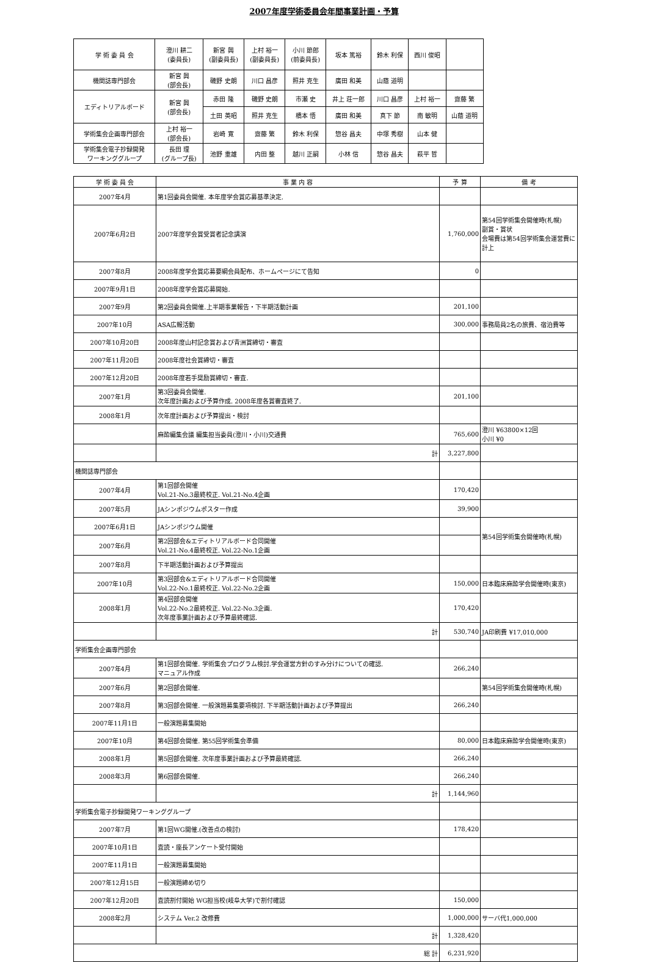2007年度学術委員会年間事業計画・予算
| 学 術 委 員 会 | 澄川 耕二 (委員長) | 新宮 興 (副委員長) | 上村 裕一 (副委員長) | 小川 節郎 (前委員長) | 坂本 篤裕 | 鈴木 利保 | 西川 俊昭 | |
| 機関誌専門部会 | 新宮 興 (部会長) | 磯野 史朗 | 川口 昌彦 | 照井 克生 | 廣田 和美 | 山蔭 道明 | | |
| エディトリアルボード | 新宮 興 (部会長) | 赤田 隆 | 磯野 史朗 | 市瀬 史 | 井上 荘一郎 | 川口 昌彦 | 上村 裕一 | 齋藤 繁 |
| | | 土田 英昭 | 照井 克生 | 橋本 悟 | 廣田 和美 | 真下 節 | 南 敏明 | 山蔭 道明 |
| 学術集会企画専門部会 | 上村 裕一 (部会長) | 岩崎 寛 | 齋藤 繁 | 鈴木 利保 | 惣谷 昌夫 | 中塚 秀樹 | 山本 健 | |
| 学術集会電子抄録開発 ワーキンググループ | 長田 理 (グループ長) | 池野 重雄 | 内田 整 | 越川 正嗣 | 小林 信 | 惣谷 昌夫 | 萩平 哲 | |
| 学 術 委 員 会 | 事 業 内 容 | 予 算 | 備 考 |
| --- | --- | --- | --- |
| 2007年4月 | 第1回委員会開催. 本年度学会賞応募基準決定. | | |
| 2007年6月2日 | 2007年度学会賞受賞者記念講演 | 1,760,000 | 第54回学術集会開催時(札幌) 副賞・賞状 会場費は第54回学術集会運営費に計上 |
| 2007年8月 | 2008年度学会賞応募要綱会員配布、ホームページにて告知 | 0 | |
| 2007年9月1日 | 2008年度学会賞応募開始. | | |
| 2007年9月 | 第2回委員会開催.上半期事業報告・下半期活動計画 | 201,100 | |
| 2007年10月 | ASA広報活動 | 300,000 | 事務局員2名の旅費、宿泊費等 |
| 2007年10月20日 | 2008年度山村記念賞および青洲賞締切・審査 | | |
| 2007年11月20日 | 2008年度社会賞締切・審査 | | |
| 2007年12月20日 | 2008年度若手奨励賞締切・審査. | | |
| 2007年1月 | 第3回委員会開催. 次年度計画および予算作成. 2008年度各賞審査終了. | 201,100 | |
| 2008年1月 | 次年度計画および予算提出・検討 | | |
| | 麻酔編集会議 編集担当委員(澄川・小川)交通費 | 765,600 | 澄川 ¥63800×12回 小川 ¥0 |
| | 計 | 3,227,800 | |
| 機関誌専門部会 | | | |
| 2007年4月 | 第1回部会開催 Vol.21-No.3最終校正. Vol.21-No.4企画 | 170,420 | |
| 2007年5月 | JAシンポジウムポスター作成 | 39,900 | |
| 2007年6月1日 | JAシンポジウム開催 | | 第54回学術集会開催時(札幌) |
| 2007年6月 | 第2回部会&エディトリアルボード合同開催 Vol.21-No.4最終校正. Vol.22-No.1企画 | | |
| 2007年8月 | 下半期活動計画および予算提出 | | |
| 2007年10月 | 第3回部会&エディトリアルボード合同開催 Vol.22-No.1最終校正. Vol.22-No.2企画 | 150,000 | 日本臨床麻酔学会開催時(東京) |
| 2008年1月 | 第4回部会開催 Vol.22-No.2最終校正. Vol.22-No.3企画. 次年度事業計画および予算最終確認. | 170,420 | |
| | 計 | 530,740 | JA印刷費 ¥17,010,000 |
| 学術集会企画専門部会 | | | |
| 2007年4月 | 第1回部会開催. 学術集会プログラム検討.学会運営方針のすみ分けについての確認. マニュアル作成 | 266,240 | |
| 2007年6月 | 第2回部会開催. | | 第54回学術集会開催時(札幌) |
| 2007年8月 | 第3回部会開催. 一般演題募集要項検討. 下半期活動計画および予算提出 | 266,240 | |
| 2007年11月1日 | 一般演題募集開始 | | |
| 2007年10月 | 第4回部会開催. 第55回学術集会準備 | 80,000 | 日本臨床麻酔学会開催時(東京) |
| 2008年1月 | 第5回部会開催. 次年度事業計画および予算最終確認. | 266,240 | |
| 2008年3月 | 第6回部会開催. | 266,240 | |
| | 計 | 1,144,960 | |
| 学術集会電子抄録開発ワーキンググループ | | | |
| 2007年7月 | 第1回WG開催.(改善点の検討) | 178,420 | |
| 2007年10月1日 | 査読・座長アンケート受付開始 | | |
| 2007年11月1日 | 一般演題募集開始 | | |
| 2007年12月15日 | 一般演題締め切り | | |
| 2007年12月20日 | 査読割付開始 WG担当校(岐阜大学)で割付確認 | 150,000 | |
| 2008年2月 | システム Ver.2 改修費 | 1,000,000 | サーバ代1,000,000 |
| | 計 | 1,328,420 | |
| 総 計 | | 6,231,920 | |